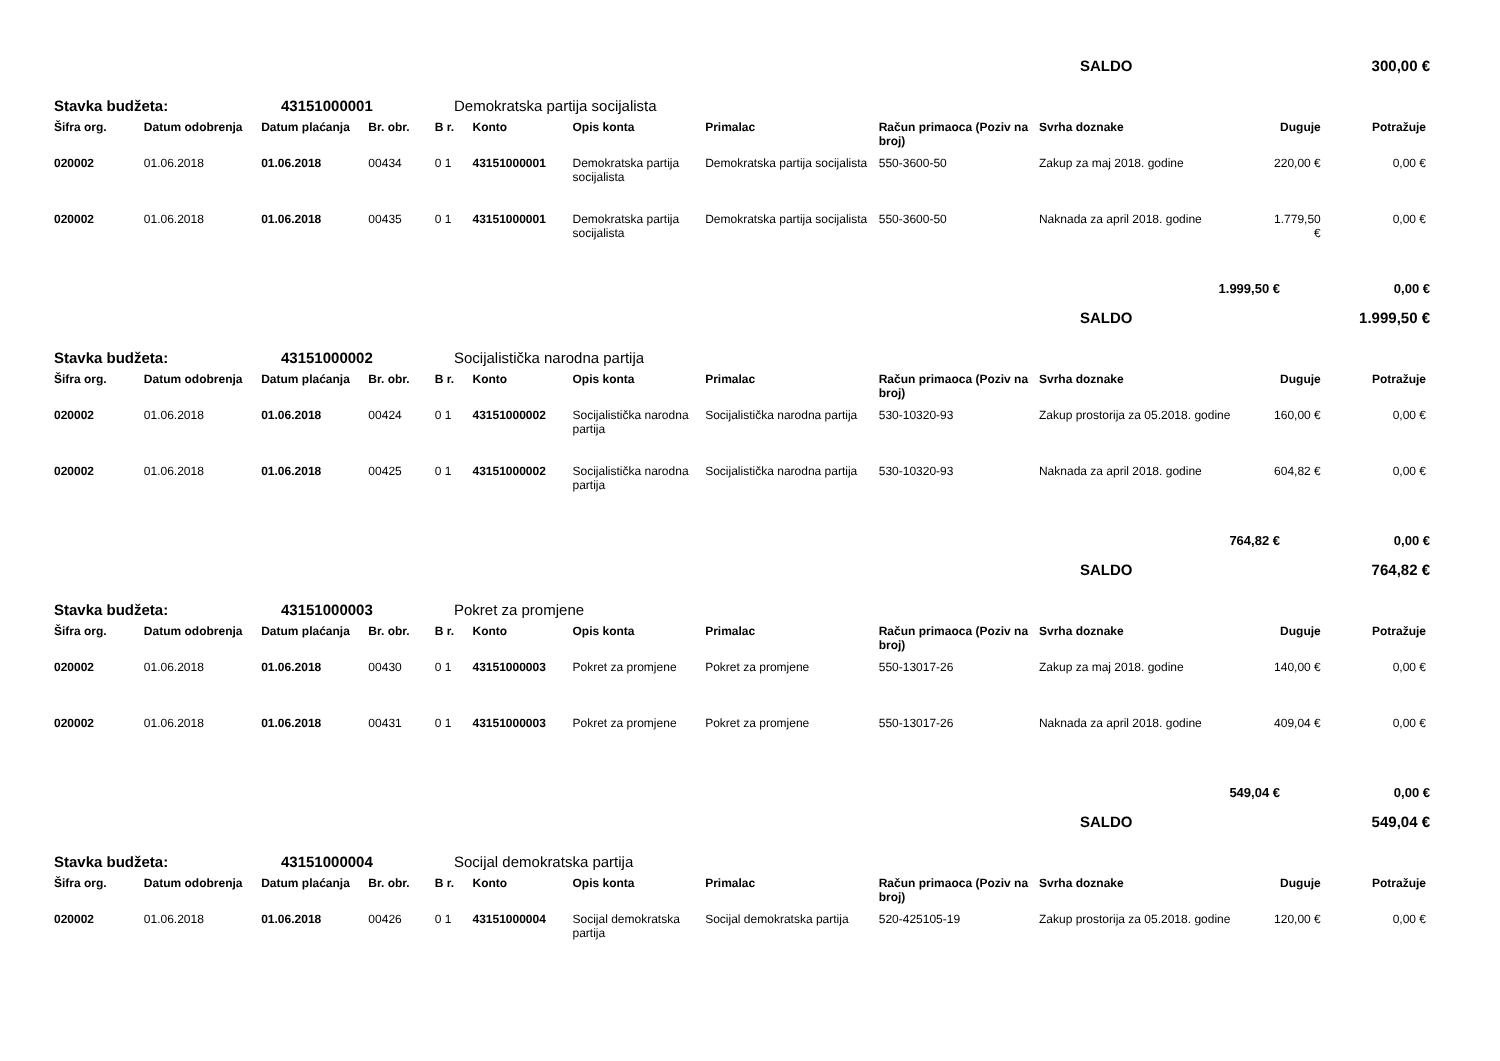SALDO 300,00 €
Stavka budžeta: 43151000001 Demokratska partija socijalista
| Šifra org. | Datum odobrenja | Datum plaćanja | Br. obr. | B r. | Konto | Opis konta | Primalac | Račun primaoca (Poziv na broj) | Svrha doznake | Duguje | Potražuje |
| --- | --- | --- | --- | --- | --- | --- | --- | --- | --- | --- | --- |
| 020002 | 01.06.2018 | 01.06.2018 | 00434 | 0 1 | 43151000001 | Demokratska partija socijalista | Demokratska partija socijalista | 550-3600-50 | Zakup za maj 2018. godine | 220,00 € | 0,00 € |
| 020002 | 01.06.2018 | 01.06.2018 | 00435 | 0 1 | 43151000001 | Demokratska partija socijalista | Demokratska partija socijalista | 550-3600-50 | Naknada za april 2018. godine | 1.779,50 € | 0,00 € |
1.999,50 € 0,00 €
SALDO 1.999,50 €
Stavka budžeta: 43151000002 Socijalistička narodna partija
| Šifra org. | Datum odobrenja | Datum plaćanja | Br. obr. | B r. | Konto | Opis konta | Primalac | Račun primaoca (Poziv na broj) | Svrha doznake | Duguje | Potražuje |
| --- | --- | --- | --- | --- | --- | --- | --- | --- | --- | --- | --- |
| 020002 | 01.06.2018 | 01.06.2018 | 00424 | 0 1 | 43151000002 | Socijalistička narodna partija | Socijalistička narodna partija | 530-10320-93 | Zakup prostorija za 05.2018. godine | 160,00 € | 0,00 € |
| 020002 | 01.06.2018 | 01.06.2018 | 00425 | 0 1 | 43151000002 | Socijalistička narodna partija | Socijalistička narodna partija | 530-10320-93 | Naknada za april 2018. godine | 604,82 € | 0,00 € |
764,82 € 0,00 €
SALDO 764,82 €
Stavka budžeta: 43151000003 Pokret za promjene
| Šifra org. | Datum odobrenja | Datum plaćanja | Br. obr. | B r. | Konto | Opis konta | Primalac | Račun primaoca (Poziv na broj) | Svrha doznake | Duguje | Potražuje |
| --- | --- | --- | --- | --- | --- | --- | --- | --- | --- | --- | --- |
| 020002 | 01.06.2018 | 01.06.2018 | 00430 | 0 1 | 43151000003 | Pokret za promjene | Pokret za promjene | 550-13017-26 | Zakup za maj 2018. godine | 140,00 € | 0,00 € |
| 020002 | 01.06.2018 | 01.06.2018 | 00431 | 0 1 | 43151000003 | Pokret za promjene | Pokret za promjene | 550-13017-26 | Naknada za april 2018. godine | 409,04 € | 0,00 € |
549,04 € 0,00 €
SALDO 549,04 €
Stavka budžeta: 43151000004 Socijal demokratska partija
| Šifra org. | Datum odobrenja | Datum plaćanja | Br. obr. | B r. | Konto | Opis konta | Primalac | Račun primaoca (Poziv na broj) | Svrha doznake | Duguje | Potražuje |
| --- | --- | --- | --- | --- | --- | --- | --- | --- | --- | --- | --- |
| 020002 | 01.06.2018 | 01.06.2018 | 00426 | 0 1 | 43151000004 | Socijal demokratska partija | Socijal demokratska partija | 520-425105-19 | Zakup prostorija za 05.2018. godine | 120,00 € | 0,00 € |